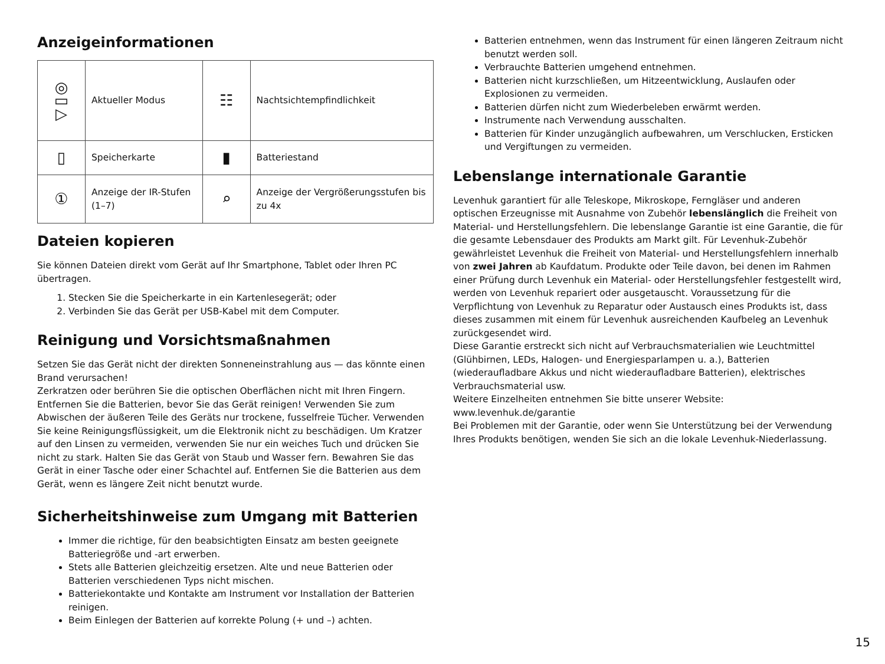Anzeigeinformationen
| ◎ ▭ ▷ | Aktueller Modus | ☷ | Nachtsichtempfindlichkeit |
| ▯ | Speicherkarte | ▮ | Batteriestand |
| ① | Anzeige der IR-Stufen (1–7) | ⌕ | Anzeige der Vergrößerungsstufen bis zu 4x |
Dateien kopieren
Sie können Dateien direkt vom Gerät auf Ihr Smartphone, Tablet oder Ihren PC übertragen.
1. Stecken Sie die Speicherkarte in ein Kartenlesegerät; oder
2. Verbinden Sie das Gerät per USB-Kabel mit dem Computer.
Reinigung und Vorsichtsmaßnahmen
Setzen Sie das Gerät nicht der direkten Sonneneinstrahlung aus — das könnte einen Brand verursachen!
Zerkratzen oder berühren Sie die optischen Oberflächen nicht mit Ihren Fingern. Entfernen Sie die Batterien, bevor Sie das Gerät reinigen! Verwenden Sie zum Abwischen der äußeren Teile des Geräts nur trockene, fusselfreie Tücher. Verwenden Sie keine Reinigungsflüssigkeit, um die Elektronik nicht zu beschädigen. Um Kratzer auf den Linsen zu vermeiden, verwenden Sie nur ein weiches Tuch und drücken Sie nicht zu stark. Halten Sie das Gerät von Staub und Wasser fern. Bewahren Sie das Gerät in einer Tasche oder einer Schachtel auf. Entfernen Sie die Batterien aus dem Gerät, wenn es längere Zeit nicht benutzt wurde.
Sicherheitshinweise zum Umgang mit Batterien
Immer die richtige, für den beabsichtigten Einsatz am besten geeignete Batteriegröße und -art erwerben.
Stets alle Batterien gleichzeitig ersetzen. Alte und neue Batterien oder Batterien verschiedenen Typs nicht mischen.
Batteriekontakte und Kontakte am Instrument vor Installation der Batterien reinigen.
Beim Einlegen der Batterien auf korrekte Polung (+ und –) achten.
Batterien entnehmen, wenn das Instrument für einen längeren Zeitraum nicht benutzt werden soll.
Verbrauchte Batterien umgehend entnehmen.
Batterien nicht kurzschließen, um Hitzeentwicklung, Auslaufen oder Explosionen zu vermeiden.
Batterien dürfen nicht zum Wiederbeleben erwärmt werden.
Instrumente nach Verwendung ausschalten.
Batterien für Kinder unzugänglich aufbewahren, um Verschlucken, Ersticken und Vergiftungen zu vermeiden.
Lebenslange internationale Garantie
Levenhuk garantiert für alle Teleskope, Mikroskope, Ferngläser und anderen optischen Erzeugnisse mit Ausnahme von Zubehör lebenslänglich die Freiheit von Material- und Herstellungsfehlern. Die lebenslange Garantie ist eine Garantie, die für die gesamte Lebensdauer des Produkts am Markt gilt. Für Levenhuk-Zubehör gewährleistet Levenhuk die Freiheit von Material- und Herstellungsfehlern innerhalb von zwei Jahren ab Kaufdatum. Produkte oder Teile davon, bei denen im Rahmen einer Prüfung durch Levenhuk ein Material- oder Herstellungsfehler festgestellt wird, werden von Levenhuk repariert oder ausgetauscht. Voraussetzung für die Verpflichtung von Levenhuk zu Reparatur oder Austausch eines Produkts ist, dass dieses zusammen mit einem für Levenhuk ausreichenden Kaufbeleg an Levenhuk zurückgesendet wird.
Diese Garantie erstreckt sich nicht auf Verbrauchsmaterialien wie Leuchtmittel (Glühbirnen, LEDs, Halogen- und Energiesparlampen u. a.), Batterien (wiederaufladbare Akkus und nicht wiederaufladbare Batterien), elektrisches Verbrauchsmaterial usw.
Weitere Einzelheiten entnehmen Sie bitte unserer Website: www.levenhuk.de/garantie
Bei Problemen mit der Garantie, oder wenn Sie Unterstützung bei der Verwendung Ihres Produkts benötigen, wenden Sie sich an die lokale Levenhuk-Niederlassung.
15